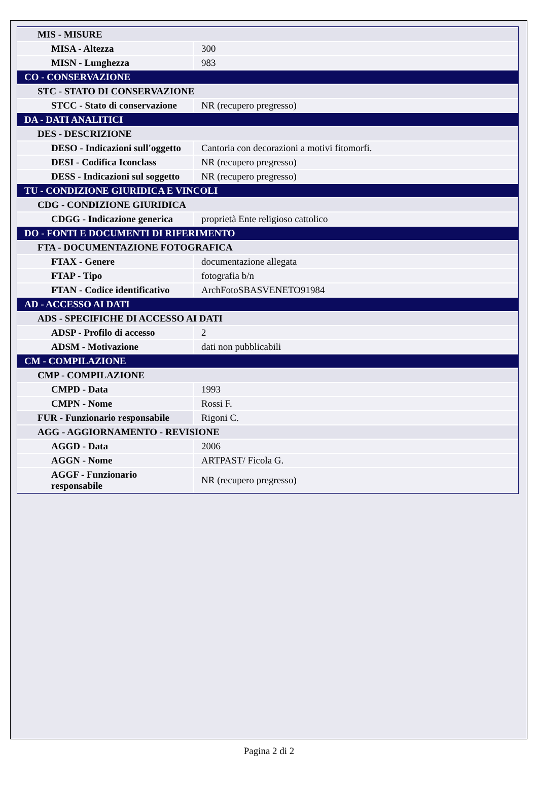| MIS - MISURE | |
| MISA - Altezza | 300 |
| MISN - Lunghezza | 983 |
| CO - CONSERVAZIONE | |
| STC - STATO DI CONSERVAZIONE | |
| STCC - Stato di conservazione | NR (recupero pregresso) |
| DA - DATI ANALITICI | |
| DES - DESCRIZIONE | |
| DESO - Indicazioni sull'oggetto | Cantoria con decorazioni a motivi fitomorfi. |
| DESI - Codifica Iconclass | NR (recupero pregresso) |
| DESS - Indicazioni sul soggetto | NR (recupero pregresso) |
| TU - CONDIZIONE GIURIDICA E VINCOLI | |
| CDG - CONDIZIONE GIURIDICA | |
| CDGG - Indicazione generica | proprietà Ente religioso cattolico |
| DO - FONTI E DOCUMENTI DI RIFERIMENTO | |
| FTA - DOCUMENTAZIONE FOTOGRAFICA | |
| FTAX - Genere | documentazione allegata |
| FTAP - Tipo | fotografia b/n |
| FTAN - Codice identificativo | ArchFotoSBASVENETO91984 |
| AD - ACCESSO AI DATI | |
| ADS - SPECIFICHE DI ACCESSO AI DATI | |
| ADSP - Profilo di accesso | 2 |
| ADSM - Motivazione | dati non pubblicabili |
| CM - COMPILAZIONE | |
| CMP - COMPILAZIONE | |
| CMPD - Data | 1993 |
| CMPN - Nome | Rossi F. |
| FUR - Funzionario responsabile | Rigoni C. |
| AGG - AGGIORNAMENTO - REVISIONE | |
| AGGD - Data | 2006 |
| AGGN - Nome | ARTPAST/ Ficola G. |
| AGGF - Funzionario responsabile | NR (recupero pregresso) |
Pagina 2 di 2